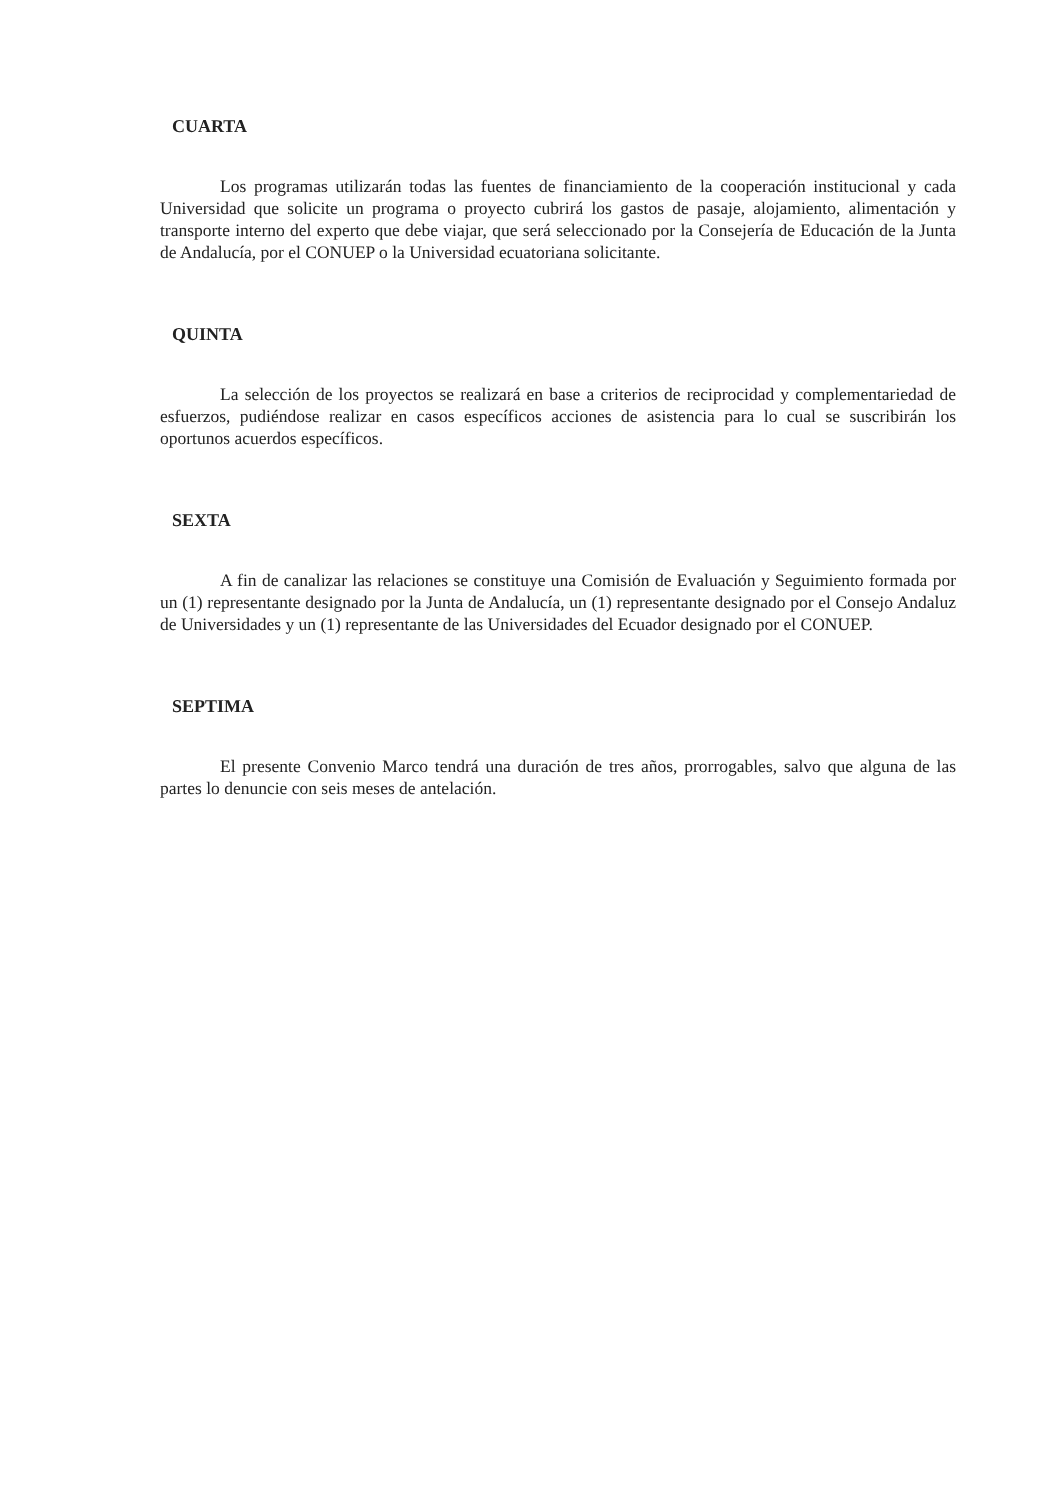CUARTA
Los programas utilizarán todas las fuentes de financiamiento de la cooperación institucional y cada Universidad que solicite un programa o proyecto cubrirá los gastos de pasaje, alojamiento, alimentación y transporte interno del experto que debe viajar, que será seleccionado por la Consejería de Educación de la Junta de Andalucía, por el CONUEP o la Universidad ecuatoriana solicitante.
QUINTA
La selección de los proyectos se realizará en base a criterios de reciprocidad y complementariedad de esfuerzos, pudiéndose realizar en casos específicos acciones de asistencia para lo cual se suscribirán los oportunos acuerdos específicos.
SEXTA
A fin de canalizar las relaciones se constituye una Comisión de Evaluación y Seguimiento formada por un (1) representante designado por la Junta de Andalucía, un (1) representante designado por el Consejo Andaluz de Universidades y un (1) representante de las Universidades del Ecuador designado por el CONUEP.
SEPTIMA
El presente Convenio Marco tendrá una duración de tres años, prorrogables, salvo que alguna de las partes lo denuncie con seis meses de antelación.